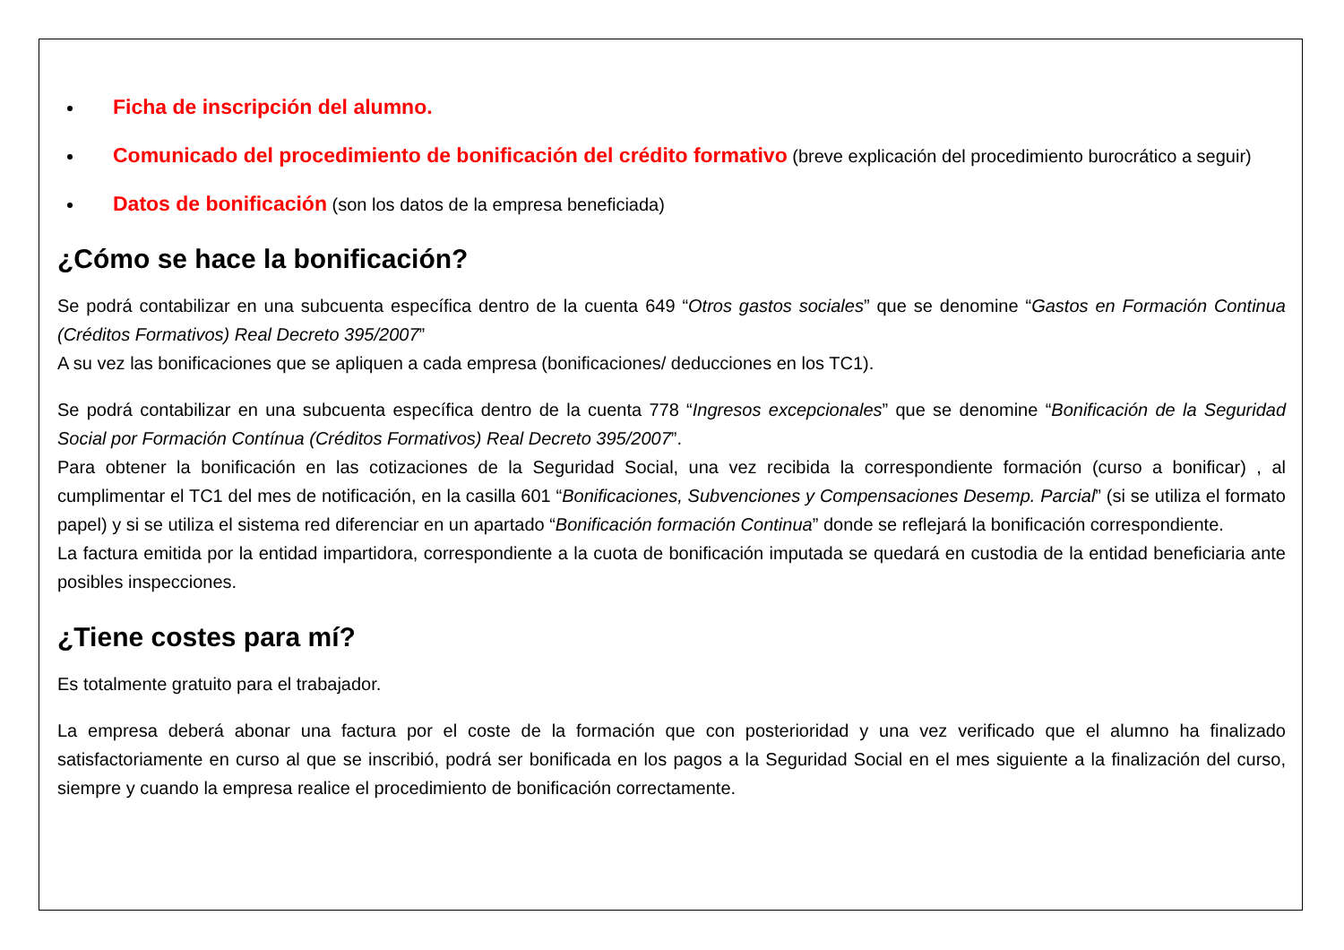Ficha de inscripción del alumno.
Comunicado del procedimiento de bonificación del crédito formativo (breve explicación del procedimiento burocrático a seguir)
Datos de bonificación (son los datos de la empresa beneficiada)
¿Cómo se hace la bonificación?
Se podrá contabilizar en una subcuenta específica dentro de la cuenta 649 “Otros gastos sociales” que se denomine “Gastos en Formación Continua (Créditos Formativos) Real Decreto 395/2007”
A su vez las bonificaciones que se apliquen a cada empresa (bonificaciones/ deducciones en los TC1).
Se podrá contabilizar en una subcuenta específica dentro de la cuenta 778 “Ingresos excepcionales” que se denomine “Bonificación de la Seguridad Social por Formación Contínua (Créditos Formativos) Real Decreto 395/2007”.
Para obtener la bonificación en las cotizaciones de la Seguridad Social, una vez recibida la correspondiente formación (curso a bonificar) , al cumplimentar el TC1 del mes de notificación, en la casilla 601 “Bonificaciones, Subvenciones y Compensaciones Desemp. Parcial” (si se utiliza el formato papel) y si se utiliza el sistema red diferenciar en un apartado “Bonificación formación Continua” donde se reflejará la bonificación correspondiente.
La factura emitida por la entidad impartidora, correspondiente a la cuota de bonificación imputada se quedará en custodia de la entidad beneficiaria ante posibles inspecciones.
¿Tiene costes para mí?
Es totalmente gratuito para el trabajador.
La empresa deberá abonar una factura por el coste de la formación que con posterioridad y una vez verificado que el alumno ha finalizado satisfactoriamente en curso al que se inscribió, podrá ser bonificada en los pagos a la Seguridad Social en el mes siguiente a la finalización del curso, siempre y cuando la empresa realice el procedimiento de bonificación correctamente.